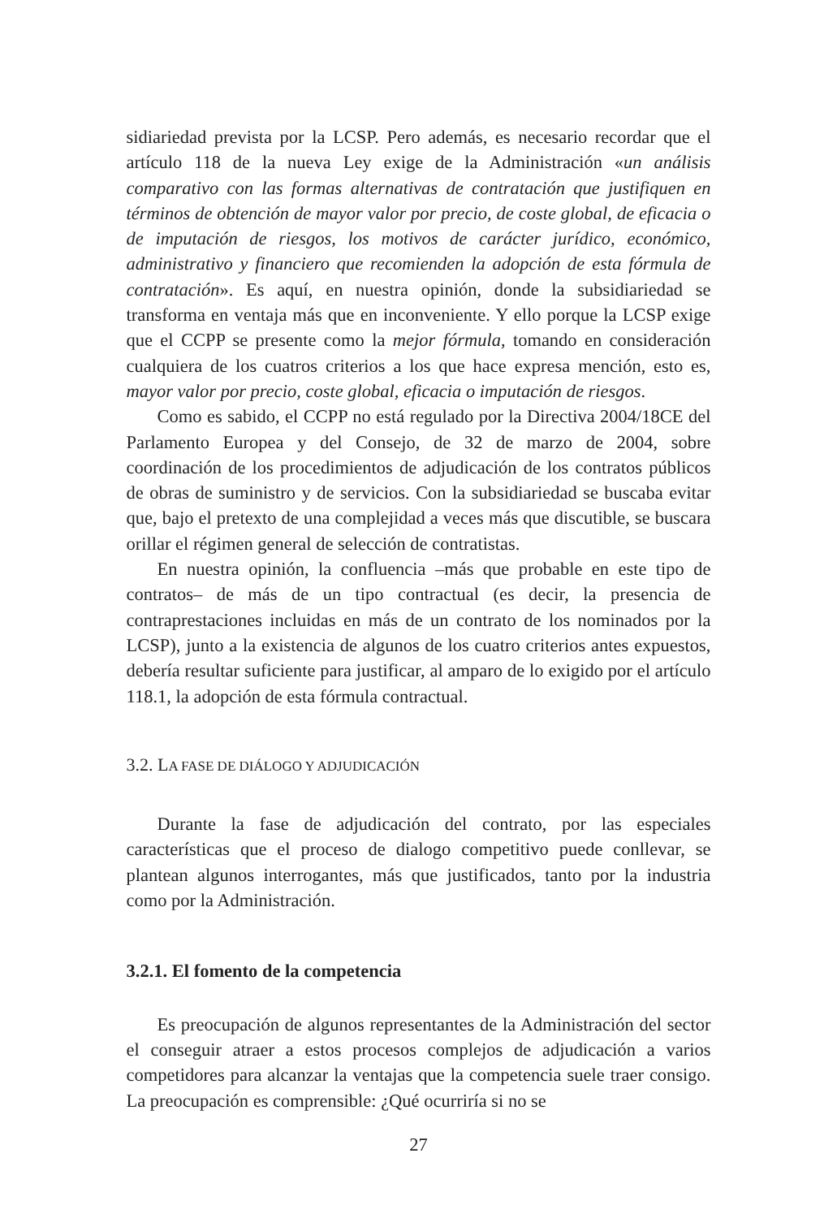sidiariedad prevista por la LCSP. Pero además, es necesario recordar que el artículo 118 de la nueva Ley exige de la Administración «un análisis comparativo con las formas alternativas de contratación que justifiquen en términos de obtención de mayor valor por precio, de coste global, de eficacia o de imputación de riesgos, los motivos de carácter jurídico, económico, administrativo y financiero que recomienden la adopción de esta fórmula de contratación». Es aquí, en nuestra opinión, donde la subsidiariedad se transforma en ventaja más que en inconveniente. Y ello porque la LCSP exige que el CCPP se presente como la mejor fórmula, tomando en consideración cualquiera de los cuatros criterios a los que hace expresa mención, esto es, mayor valor por precio, coste global, eficacia o imputación de riesgos.
Como es sabido, el CCPP no está regulado por la Directiva 2004/18CE del Parlamento Europea y del Consejo, de 32 de marzo de 2004, sobre coordinación de los procedimientos de adjudicación de los contratos públicos de obras de suministro y de servicios. Con la subsidiariedad se buscaba evitar que, bajo el pretexto de una complejidad a veces más que discutible, se buscara orillar el régimen general de selección de contratistas.
En nuestra opinión, la confluencia –más que probable en este tipo de contratos– de más de un tipo contractual (es decir, la presencia de contraprestaciones incluidas en más de un contrato de los nominados por la LCSP), junto a la existencia de algunos de los cuatro criterios antes expuestos, debería resultar suficiente para justificar, al amparo de lo exigido por el artículo 118.1, la adopción de esta fórmula contractual.
3.2. LA FASE DE DIÁLOGO Y ADJUDICACIÓN
Durante la fase de adjudicación del contrato, por las especiales características que el proceso de dialogo competitivo puede conllevar, se plantean algunos interrogantes, más que justificados, tanto por la industria como por la Administración.
3.2.1. El fomento de la competencia
Es preocupación de algunos representantes de la Administración del sector el conseguir atraer a estos procesos complejos de adjudicación a varios competidores para alcanzar la ventajas que la competencia suele traer consigo. La preocupación es comprensible: ¿Qué ocurriría si no se
27